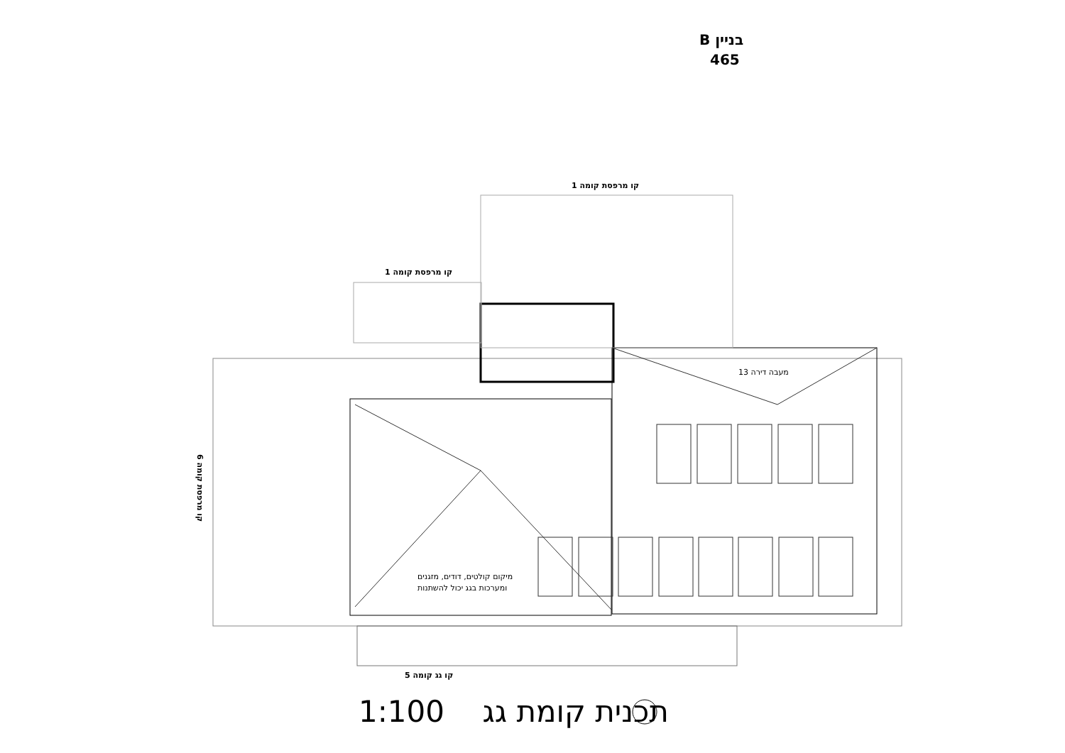B בניין
465
קו מרפסת קומה 1
קו מרפסת קומה 1
מעבה דירה 13
קו מרפסת קומה 6
מיקום קולטים, דודים, מזגנים
ומערכות בגג יכול להשתנות
קו גג קומה 5
1:100 תכנית קומת גג